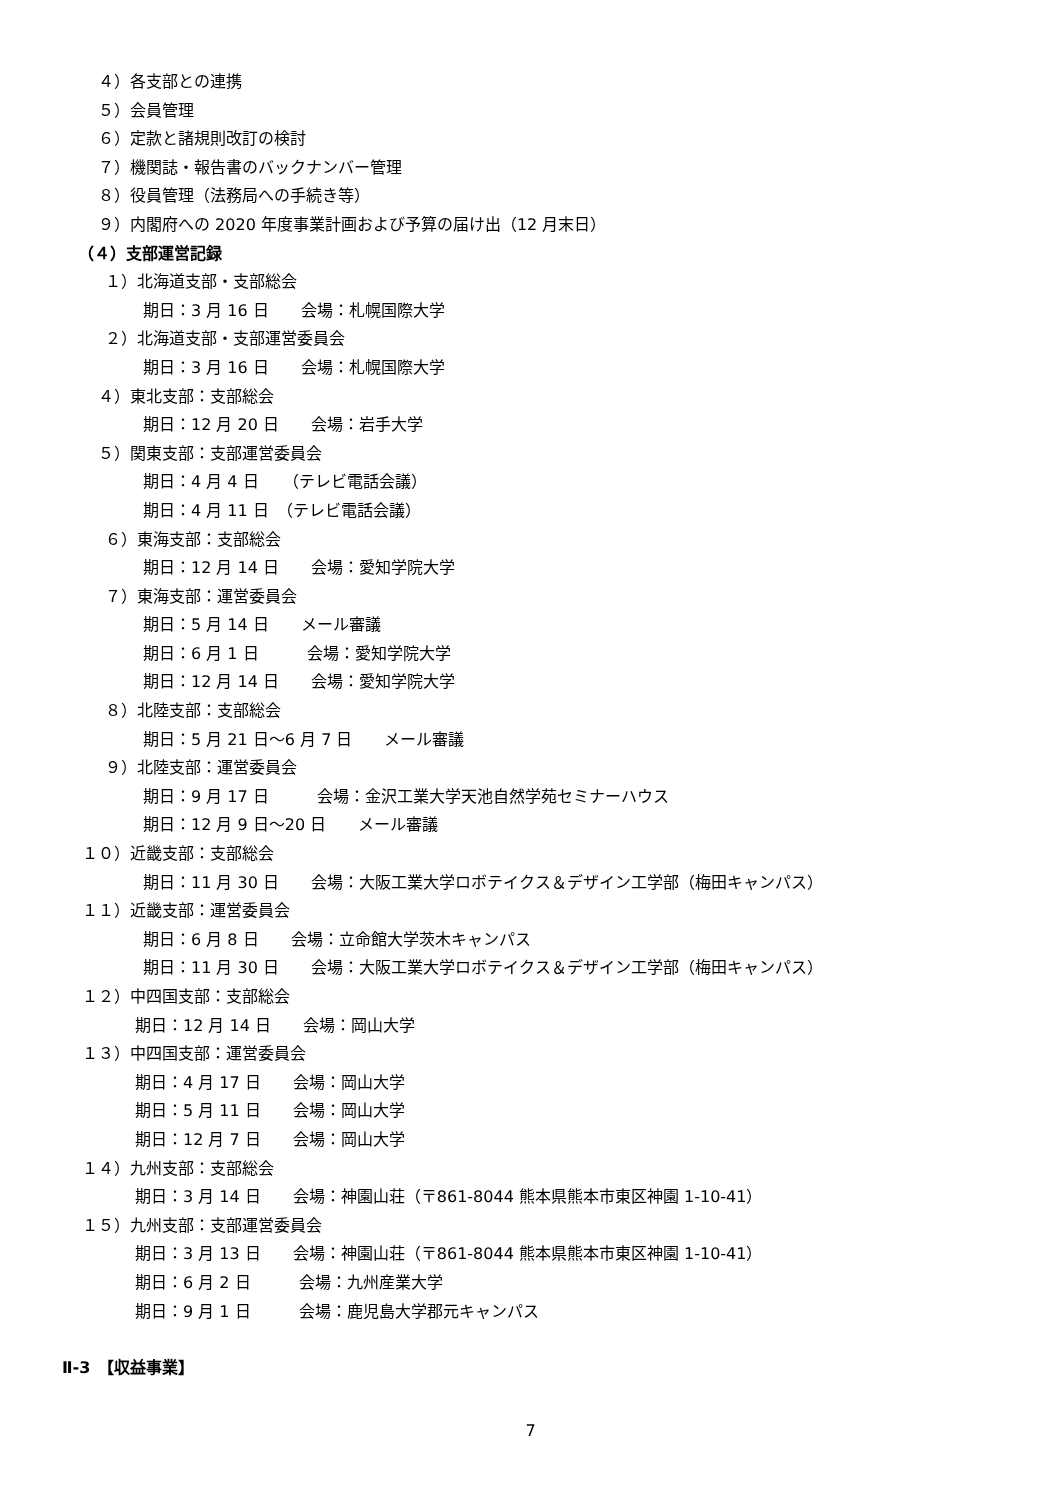４）各支部との連携
５）会員管理
６）定款と諸規則改訂の検討
７）機関誌・報告書のバックナンバー管理
８）役員管理（法務局への手続き等）
９）内閣府への 2020 年度事業計画および予算の届け出（12 月末日）
（４）支部運営記録
１）北海道支部・支部総会
期日：3 月 16 日　　会場：札幌国際大学
２）北海道支部・支部運営委員会
期日：3 月 16 日　　会場：札幌国際大学
４）東北支部：支部総会
期日：12 月 20 日　　会場：岩手大学
５）関東支部：支部運営委員会
期日：4 月 4 日　　（テレビ電話会議）
期日：4 月 11 日　（テレビ電話会議）
６）東海支部：支部総会
期日：12 月 14 日　　会場：愛知学院大学
７）東海支部：運営委員会
期日：5 月 14 日　　メール審議
期日：6 月 1 日　　　会場：愛知学院大学
期日：12 月 14 日　　会場：愛知学院大学
８）北陸支部：支部総会
期日：5 月 21 日～6 月 7 日　　メール審議
９）北陸支部：運営委員会
期日：9 月 17 日　　　会場：金沢工業大学天池自然学苑セミナーハウス
期日：12 月 9 日～20 日　　メール審議
１０）近畿支部：支部総会
期日：11 月 30 日　　会場：大阪工業大学ロボテイクス＆デザイン工学部（梅田キャンパス）
１１）近畿支部：運営委員会
期日：6 月 8 日　　会場：立命館大学茨木キャンパス
期日：11 月 30 日　　会場：大阪工業大学ロボテイクス＆デザイン工学部（梅田キャンパス）
１２）中四国支部：支部総会
期日：12 月 14 日　　会場：岡山大学
１３）中四国支部：運営委員会
期日：4 月 17 日　　会場：岡山大学
期日：5 月 11 日　　会場：岡山大学
期日：12 月 7 日　　会場：岡山大学
１４）九州支部：支部総会
期日：3 月 14 日　　会場：神園山荘（〒861-8044 熊本県熊本市東区神園 1-10-41）
１５）九州支部：支部運営委員会
期日：3 月 13 日　　会場：神園山荘（〒861-8044 熊本県熊本市東区神園 1-10-41）
期日：6 月 2 日　　　会場：九州産業大学
期日：9 月 1 日　　　会場：鹿児島大学郡元キャンパス
Ⅱ-3　【収益事業】
7